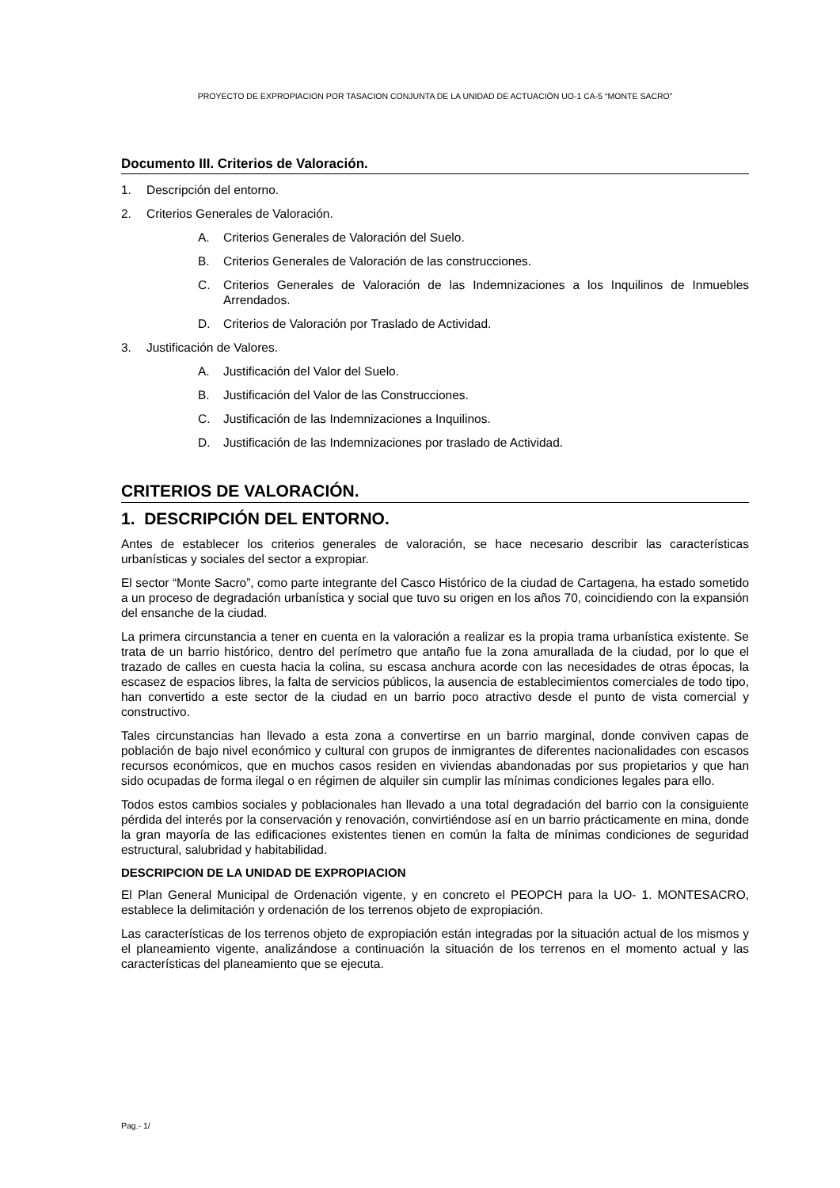PROYECTO DE EXPROPIACION POR TASACION CONJUNTA DE LA UNIDAD DE ACTUACIÓN UO-1 CA-5 “MONTE SACRO”
Documento III. Criterios de Valoración.
1. Descripción del entorno.
2. Criterios Generales de Valoración.
A. Criterios Generales de Valoración del Suelo.
B. Criterios Generales de Valoración de las construcciones.
C. Criterios Generales de Valoración de las Indemnizaciones a los Inquilinos de Inmuebles Arrendados.
D. Criterios de Valoración por Traslado de Actividad.
3. Justificación de Valores.
A. Justificación del Valor del Suelo.
B. Justificación del Valor de las Construcciones.
C. Justificación de las Indemnizaciones a Inquilinos.
D. Justificación de las Indemnizaciones por traslado de Actividad.
CRITERIOS DE VALORACIÓN.
1. DESCRIPCIÓN DEL ENTORNO.
Antes de establecer los criterios generales de valoración, se hace necesario describir las características urbanísticas y sociales del sector a expropiar.
El sector “Monte Sacro”, como parte integrante del Casco Histórico de la ciudad de Cartagena, ha estado sometido a un proceso de degradación urbanística y social que tuvo su origen en los años 70, coincidiendo con la expansión del ensanche de la ciudad.
La primera circunstancia a tener en cuenta en la valoración a realizar es la propia trama urbanística existente. Se trata de un barrio histórico, dentro del perímetro que antaño fue la zona amurallada de la ciudad, por lo que el trazado de calles en cuesta hacia la colina, su escasa anchura acorde con las necesidades de otras épocas, la escasez de espacios libres, la falta de servicios públicos, la ausencia de establecimientos comerciales de todo tipo, han convertido a este sector de la ciudad en un barrio poco atractivo desde el punto de vista comercial y constructivo.
Tales circunstancias han llevado a esta zona a convertirse en un barrio marginal, donde conviven capas de población de bajo nivel económico y cultural con grupos de inmigrantes de diferentes nacionalidades con escasos recursos económicos, que en muchos casos residen en viviendas abandonadas por sus propietarios y que han sido ocupadas de forma ilegal o en régimen de alquiler sin cumplir las mínimas condiciones legales para ello.
Todos estos cambios sociales y poblacionales han llevado a una total degradación del barrio con la consiguiente pérdida del interés por la conservación y renovación, convirtiéndose así en un barrio prácticamente en mina, donde la gran mayoría de las edificaciones existentes tienen en común la falta de mínimas condiciones de seguridad estructural, salubridad y habitabilidad.
DESCRIPCION DE LA UNIDAD DE EXPROPIACION
El Plan General Municipal de Ordenación vigente, y en concreto el PEOPCH para la UO- 1. MONTESACRO, establece la delimitación y ordenación de los terrenos objeto de expropiación.
Las características de los terrenos objeto de expropiación están integradas por la situación actual de los mismos y el planeamiento vigente, analizándose a continuación la situación de los terrenos en el momento actual y las características del planeamiento que se ejecuta.
Pag.- 1/